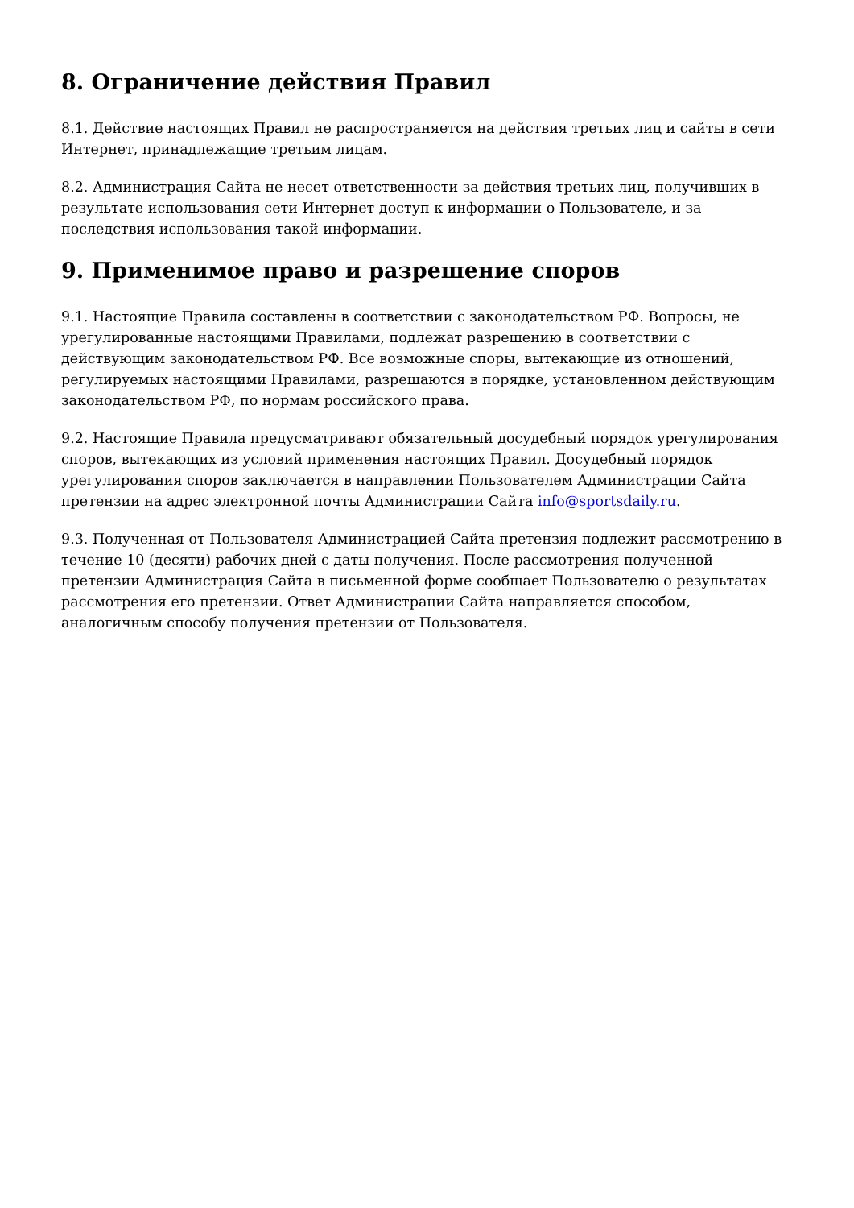8. Ограничение действия Правил
8.1. Действие настоящих Правил не распространяется на действия третьих лиц и сайты в сети Интернет, принадлежащие третьим лицам.
8.2. Администрация Сайта не несет ответственности за действия третьих лиц, получивших в результате использования сети Интернет доступ к информации о Пользователе, и за последствия использования такой информации.
9. Применимое право и разрешение споров
9.1. Настоящие Правила составлены в соответствии с законодательством РФ. Вопросы, не урегулированные настоящими Правилами, подлежат разрешению в соответствии с действующим законодательством РФ. Все возможные споры, вытекающие из отношений, регулируемых настоящими Правилами, разрешаются в порядке, установленном действующим законодательством РФ, по нормам российского права.
9.2. Настоящие Правила предусматривают обязательный досудебный порядок урегулирования споров, вытекающих из условий применения настоящих Правил. Досудебный порядок урегулирования споров заключается в направлении Пользователем Администрации Сайта претензии на адрес электронной почты Администрации Сайта info@sportsdaily.ru.
9.3. Полученная от Пользователя Администрацией Сайта претензия подлежит рассмотрению в течение 10 (десяти) рабочих дней с даты получения. После рассмотрения полученной претензии Администрация Сайта в письменной форме сообщает Пользователю о результатах рассмотрения его претензии. Ответ Администрации Сайта направляется способом, аналогичным способу получения претензии от Пользователя.